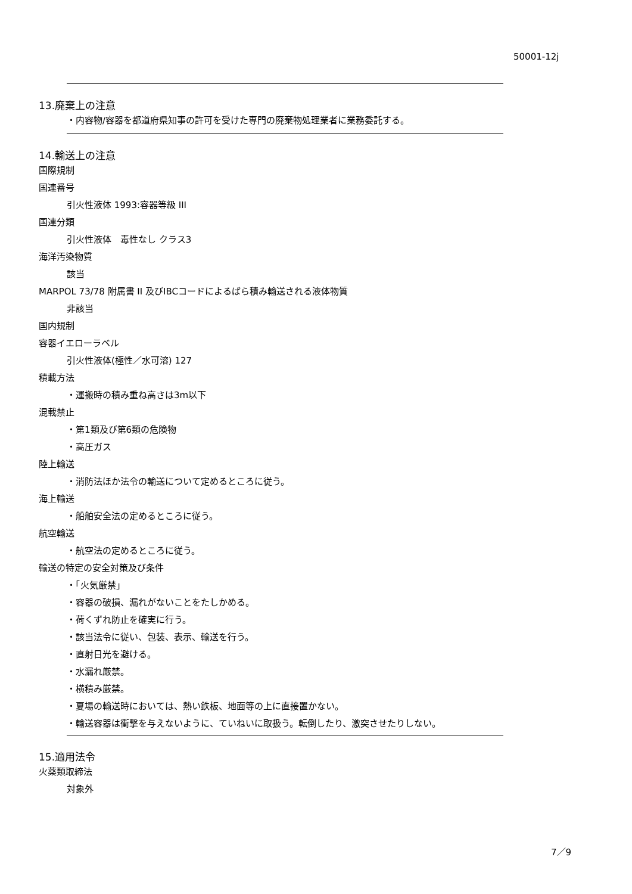50001-12j
13.廃棄上の注意
・内容物/容器を都道府県知事の許可を受けた専門の廃棄物処理業者に業務委託する。
14.輸送上の注意
国際規制
国連番号
引火性液体 1993:容器等級 III
国連分類
引火性液体　毒性なし クラス3
海洋汚染物質
該当
MARPOL 73/78 附属書 II 及びIBCコードによるばら積み輸送される液体物質
非該当
国内規制
容器イエローラベル
引火性液体(極性／水可溶) 127
積載方法
・運搬時の積み重ね高さは3m以下
混載禁止
・第1類及び第6類の危険物
・高圧ガス
陸上輸送
・消防法ほか法令の輸送について定めるところに従う。
海上輸送
・船舶安全法の定めるところに従う。
航空輸送
・航空法の定めるところに従う。
輸送の特定の安全対策及び条件
・「火気厳禁」
・容器の破損、漏れがないことをたしかめる。
・荷くずれ防止を確実に行う。
・該当法令に従い、包装、表示、輸送を行う。
・直射日光を避ける。
・水漏れ厳禁。
・横積み厳禁。
・夏場の輸送時においては、熱い鉄板、地面等の上に直接置かない。
・輸送容器は衝撃を与えないように、ていねいに取扱う。転倒したり、激突させたりしない。
15.適用法令
火薬類取締法
対象外
7／9